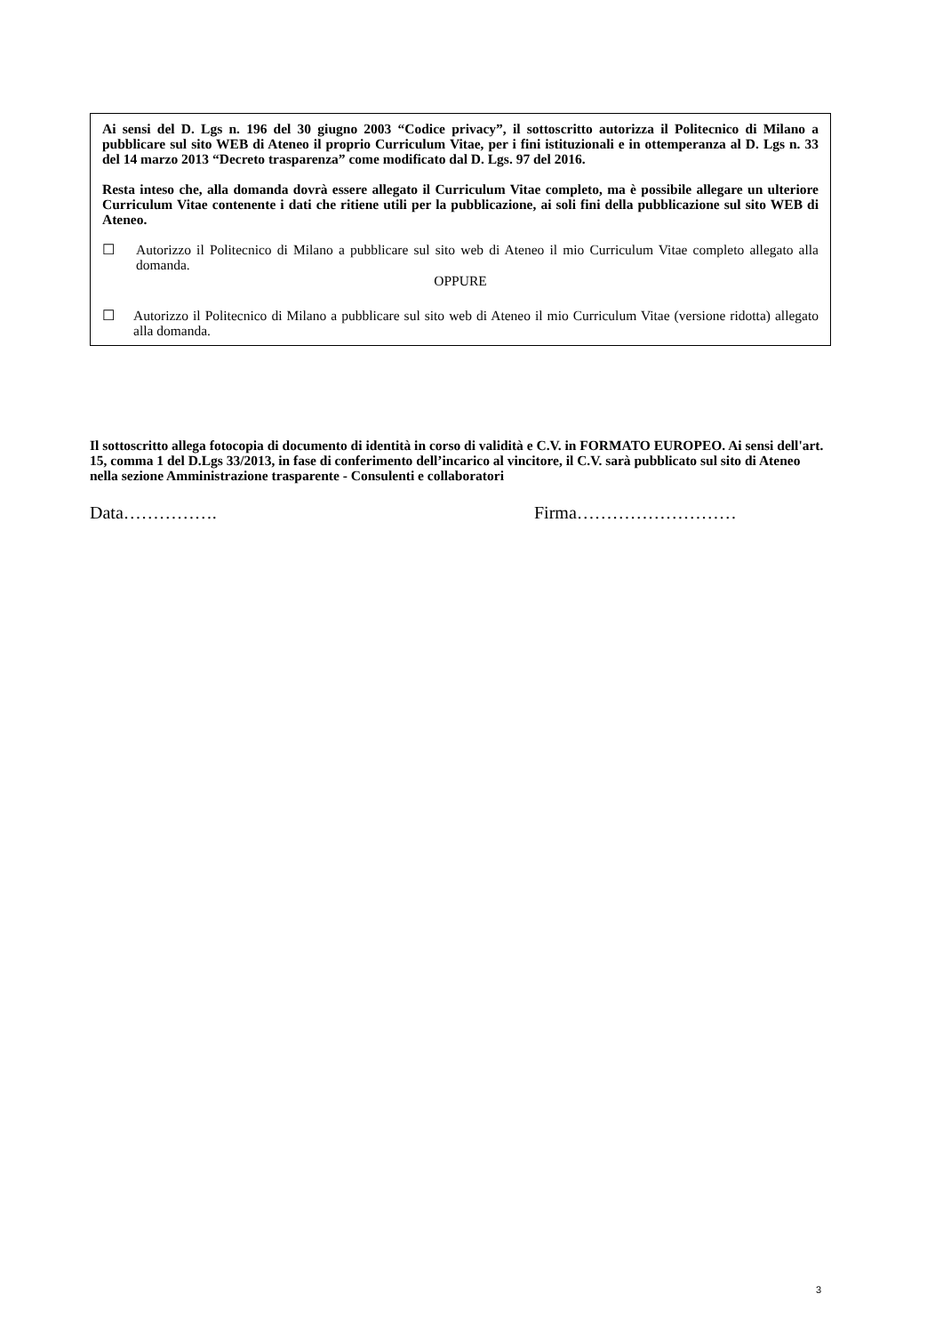Ai sensi del D. Lgs n. 196 del 30 giugno 2003 “Codice privacy”, il sottoscritto autorizza il Politecnico di Milano a pubblicare sul sito WEB di Ateneo il proprio Curriculum Vitae, per i fini istituzionali e in ottemperanza al D. Lgs n. 33 del 14 marzo 2013 “Decreto trasparenza” come modificato dal D. Lgs. 97 del 2016.
Resta inteso che, alla domanda dovrà essere allegato il Curriculum Vitae completo, ma è possibile allegare un ulteriore Curriculum Vitae contenente i dati che ritiene utili per la pubblicazione, ai soli fini della pubblicazione sul sito WEB di Ateneo.
☐ Autorizzo il Politecnico di Milano a pubblicare sul sito web di Ateneo il mio Curriculum Vitae completo allegato alla domanda.
OPPURE
☐ Autorizzo il Politecnico di Milano a pubblicare sul sito web di Ateneo il mio Curriculum Vitae (versione ridotta) allegato alla domanda.
Il sottoscritto allega fotocopia di documento di identità in corso di validità e C.V. in FORMATO EUROPEO. Ai sensi dell'art. 15, comma 1 del D.Lgs 33/2013, in fase di conferimento dell’incarico al vincitore, il C.V. sarà pubblicato sul sito di Ateneo nella sezione Amministrazione trasparente - Consulenti e collaboratori
Data……………. Firma………………………
3